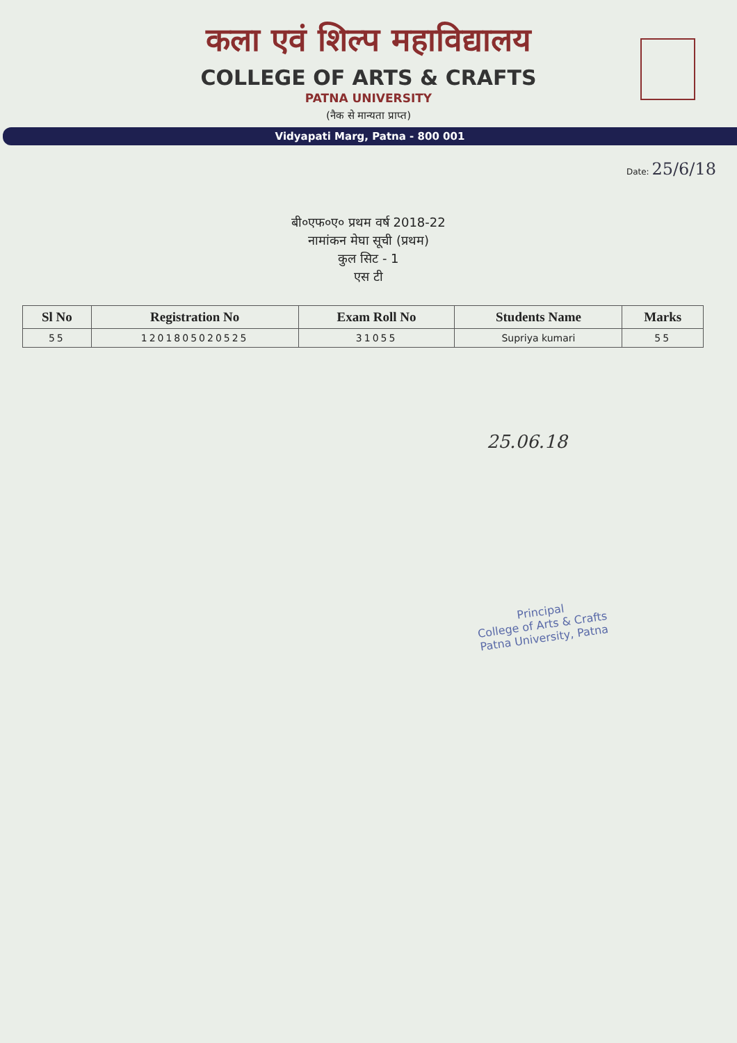कला एवं शिल्प महाविद्यालय
COLLEGE OF ARTS & CRAFTS
PATNA UNIVERSITY
(नैक से मान्यता प्राप्त)
Vidyapati Marg, Patna - 800 001
Date: 25/6/18
बी०एफ०ए० प्रथम वर्ष 2018-22
नामांकन मेघा सूची (प्रथम)
कुल सिट - 1
एस टी
| Sl No | Registration No | Exam Roll No | Students Name | Marks |
| --- | --- | --- | --- | --- |
| 55 | 1201805020525 | 31055 | Supriya kumari | 55 |
25.06.18
Principal
College of Arts & Crafts
Patna University, Patna